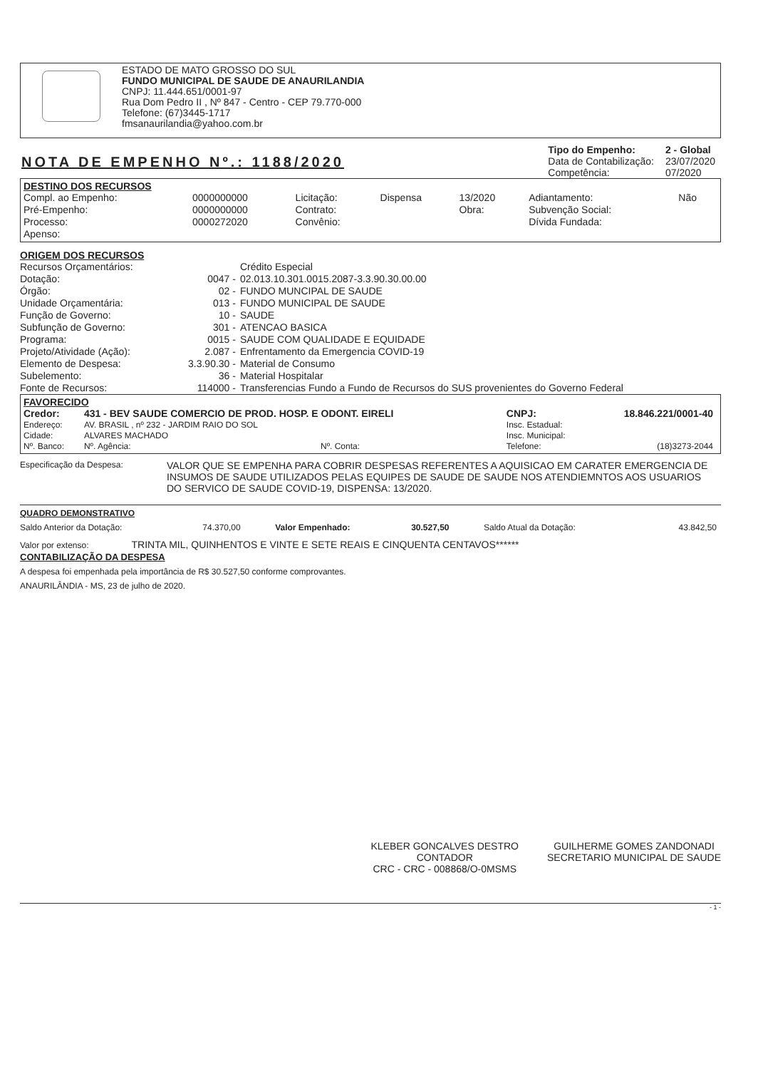ESTADO DE MATO GROSSO DO SUL
FUNDO MUNICIPAL DE SAUDE DE ANAURILANDIA
CNPJ: 11.444.651/0001-97
Rua Dom Pedro II , Nº 847 - Centro - CEP 79.770-000
Telefone: (67)3445-1717
fmsanaurilandia@yahoo.com.br
NOTA DE EMPENHO Nº.: 1188/2020
| Tipo do Empenho: | 2 - Global |
| Data de Contabilização: | 23/07/2020 |
| Competência: | 07/2020 |
DESTINO DOS RECURSOS
| Compl. ao Empenho: | 0000000000 | Licitação: | Dispensa | 13/2020 | Adiantamento: | Não |
| Pré-Empenho: | 0000000000 | Contrato: | | Obra: | Subvenção Social: | |
| Processo: | 0000272020 | Convênio: | | | Dívida Fundada: | |
| Apenso: | | | | | | |
ORIGEM DOS RECURSOS
| Recursos Orçamentários: | | Crédito Especial |
| Dotação: | 0047 - | 02.013.10.301.0015.2087-3.3.90.30.00.00 |
| Órgão: | 02 - | FUNDO MUNCIPAL DE SAUDE |
| Unidade Orçamentária: | 013 - | FUNDO MUNICIPAL DE SAUDE |
| Função de Governo: | 10 - | SAUDE |
| Subfunção de Governo: | 301 - | ATENCAO BASICA |
| Programa: | 0015 - | SAUDE COM QUALIDADE E EQUIDADE |
| Projeto/Atividade (Ação): | 2.087 - | Enfrentamento da Emergencia COVID-19 |
| Elemento de Despesa: | 3.3.90.30 - | Material de Consumo |
| Subelemento: | 36 - | Material Hospitalar |
| Fonte de Recursos: | 114000 - | Transferencias Fundo a Fundo de Recursos do SUS provenientes do Governo Federal |
FAVORECIDO
| Credor: | 431 - BEV SAUDE COMERCIO DE PROD. HOSP. E ODONT. EIRELI | | | CNPJ: | 18.846.221/0001-40 |
| Endereço: | AV. BRASIL , nº 232 - JARDIM RAIO DO SOL | | | Insc. Estadual: | |
| Cidade: | ALVARES MACHADO | | | Insc. Municipal: | |
| Nº. Banco: | Nº. Agência: | | Nº. Conta: | Telefone: | (18)3273-2044 |
| Especificação da Despesa: | VALOR QUE SE EMPENHA PARA COBRIR DESPESAS REFERENTES A AQUISICAO EM CARATER EMERGENCIA DE INSUMOS DE SAUDE UTILIZADOS PELAS EQUIPES DE SAUDE DE SAUDE NOS ATENDIEMNTOS AOS USUARIOS DO SERVICO DE SAUDE COVID-19, DISPENSA: 13/2020. |
QUADRO DEMONSTRATIVO
| Saldo Anterior da Dotação: | 74.370,00 | Valor Empenhado: | 30.527,50 | Saldo Atual da Dotação: | 43.842,50 |
Valor por extenso: TRINTA MIL, QUINHENTOS E VINTE E SETE REAIS E CINQUENTA CENTAVOS******
CONTABILIZAÇÃO DA DESPESA
A despesa foi empenhada pela importância de R$ 30.527,50 conforme comprovantes.
ANAURILÂNDIA - MS, 23 de julho de 2020.
KLEBER GONCALVES DESTRO
CONTADOR
CRC - CRC - 008868/O-0MSMS
GUILHERME GOMES ZANDONADI
SECRETARIO MUNICIPAL DE SAUDE
- 1 -